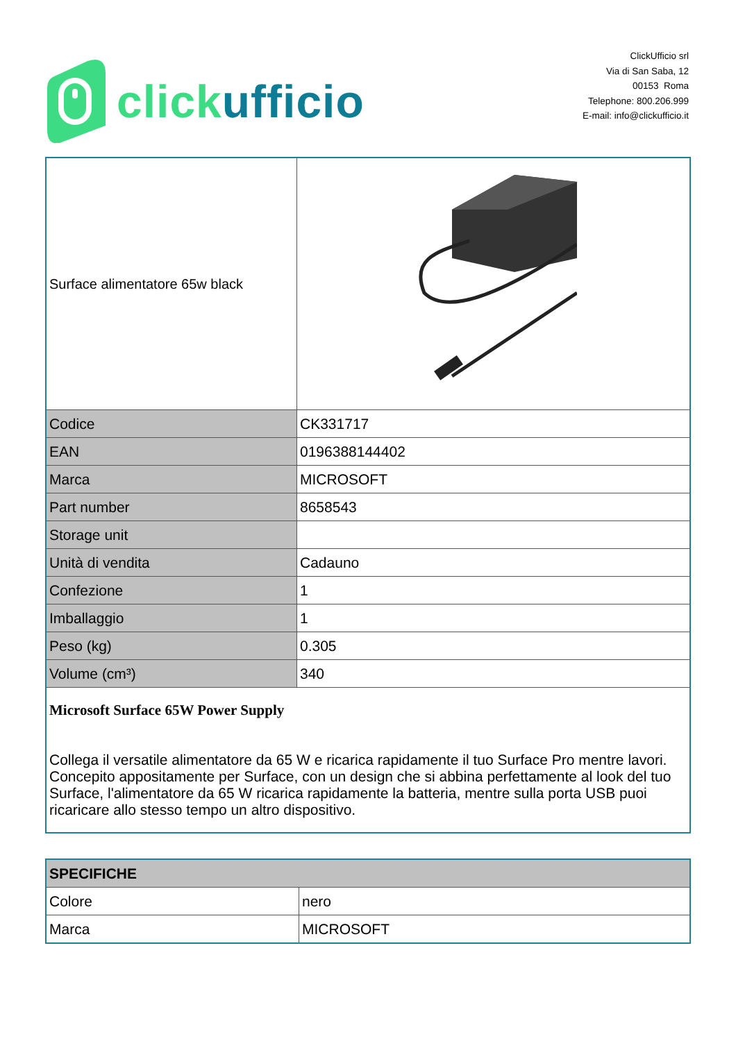click ufficio
ClickUfficio srl
Via di San Saba, 12
00153 Roma
Telephone: 800.206.999
E-mail: info@clickufficio.it
| Surface alimentatore 65w black | |
| Codice | CK331717 |
| EAN | 0196388144402 |
| Marca | MICROSOFT |
| Part number | 8658543 |
| Storage unit | |
| Unità di vendita | Cadauno |
| Confezione | 1 |
| Imballaggio | 1 |
| Peso (kg) | 0.305 |
| Volume (cm³) | 340 |
| Microsoft Surface 65W Power Supply Collega il versatile alimentatore da 65 W e ricarica rapidamente il tuo Surface Pro mentre lavori. Concepito appositamente per Surface, con un design che si abbina perfettamente al look del tuo Surface, l'alimentatore da 65 W ricarica rapidamente la batteria, mentre sulla porta USB puoi ricaricare allo stesso tempo un altro dispositivo. | |
| SPECIFICHE | |
| --- | --- |
| Colore | nero |
| Marca | MICROSOFT |